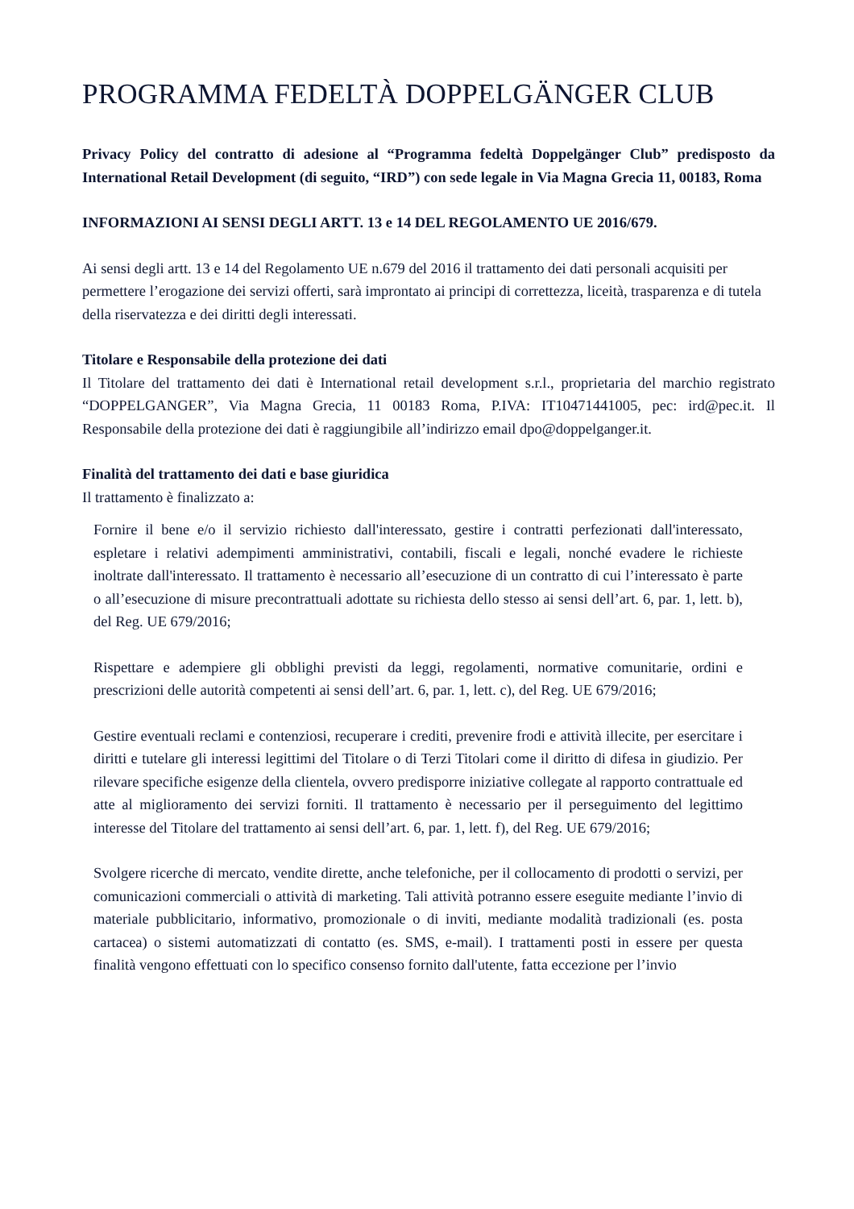PROGRAMMA FEDELTÀ DOPPELGÄNGER CLUB
Privacy Policy del contratto di adesione al “Programma fedeltà Doppelgänger Club” predisposto da International Retail Development (di seguito, “IRD”) con sede legale in Via Magna Grecia 11, 00183, Roma
INFORMAZIONI AI SENSI DEGLI ARTT. 13 e 14 DEL REGOLAMENTO UE 2016/679.
Ai sensi degli artt. 13 e 14 del Regolamento UE n.679 del 2016 il trattamento dei dati personali acquisiti per permettere l’erogazione dei servizi offerti, sarà improntato ai principi di correttezza, liceità, trasparenza e di tutela della riservatezza e dei diritti degli interessati.
Titolare e Responsabile della protezione dei dati
Il Titolare del trattamento dei dati è International retail development s.r.l., proprietaria del marchio registrato “DOPPELGANGER”, Via Magna Grecia, 11 00183 Roma, P.IVA: IT10471441005, pec: ird@pec.it. Il Responsabile della protezione dei dati è raggiungibile all’indirizzo email dpo@doppelganger.it.
Finalità del trattamento dei dati e base giuridica
Il trattamento è finalizzato a:
Fornire il bene e/o il servizio richiesto dall'interessato, gestire i contratti perfezionati dall'interessato, espletare i relativi adempimenti amministrativi, contabili, fiscali e legali, nonché evadere le richieste inoltrate dall'interessato. Il trattamento è necessario all’esecuzione di un contratto di cui l’interessato è parte o all’esecuzione di misure precontrattuali adottate su richiesta dello stesso ai sensi dell’art. 6, par. 1, lett. b), del Reg. UE 679/2016;
Rispettare e adempiere gli obblighi previsti da leggi, regolamenti, normative comunitarie, ordini e prescrizioni delle autorità competenti ai sensi dell’art. 6, par. 1, lett. c), del Reg. UE 679/2016;
Gestire eventuali reclami e contenziosi, recuperare i crediti, prevenire frodi e attività illecite, per esercitare i diritti e tutelare gli interessi legittimi del Titolare o di Terzi Titolari come il diritto di difesa in giudizio. Per rilevare specifiche esigenze della clientela, ovvero predisporre iniziative collegate al rapporto contrattuale ed atte al miglioramento dei servizi forniti. Il trattamento è necessario per il perseguimento del legittimo interesse del Titolare del trattamento ai sensi dell’art. 6, par. 1, lett. f), del Reg. UE 679/2016;
Svolgere ricerche di mercato, vendite dirette, anche telefoniche, per il collocamento di prodotti o servizi, per comunicazioni commerciali o attività di marketing. Tali attività potranno essere eseguite mediante l’invio di materiale pubblicitario, informativo, promozionale o di inviti, mediante modalità tradizionali (es. posta cartacea) o sistemi automatizzati di contatto (es. SMS, e-mail). I trattamenti posti in essere per questa finalità vengono effettuati con lo specifico consenso fornito dall'utente, fatta eccezione per l’invio